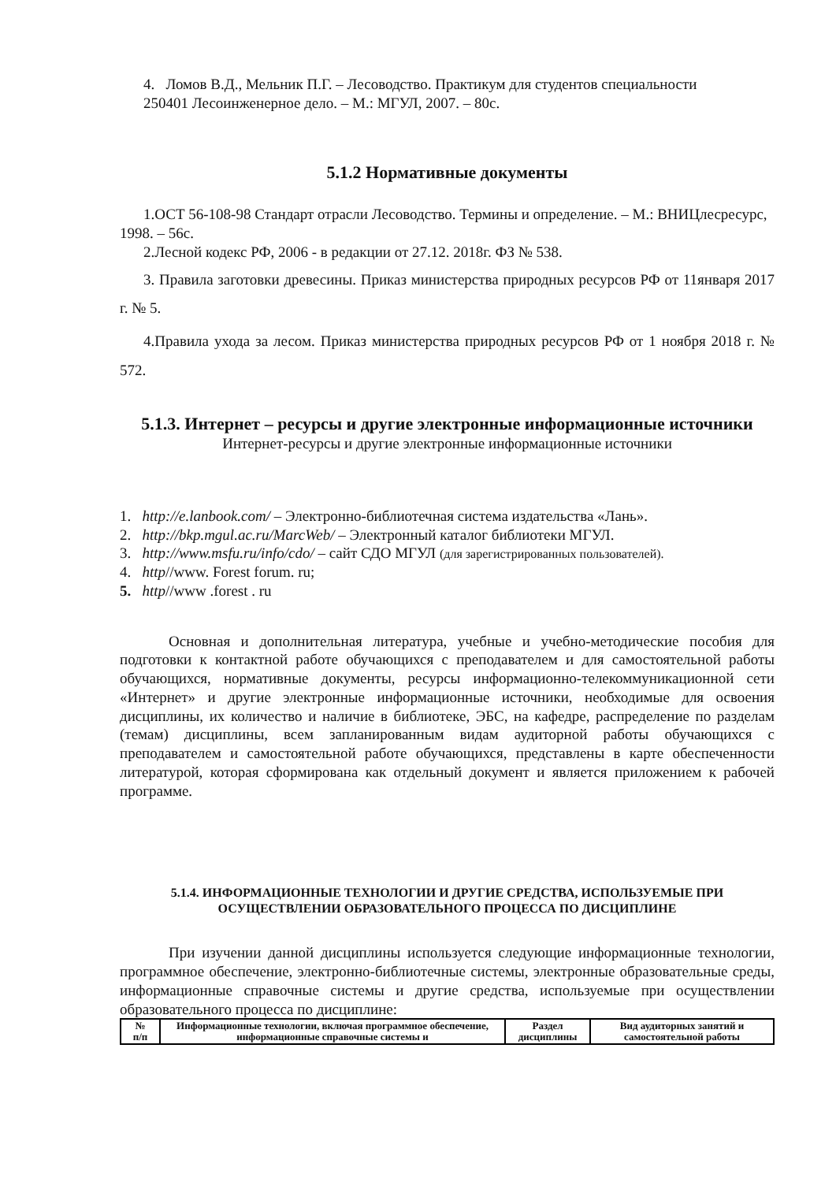4. Ломов В.Д., Мельник П.Г. – Лесоводство. Практикум для студентов специальности
250401 Лесоинженерное дело. – М.: МГУЛ, 2007. – 80с.
5.1.2 Нормативные документы
1.ОСТ 56-108-98 Стандарт отрасли Лесоводство. Термины и определение. – М.: ВНИЦлесресурс, 1998. – 56с.
2.Лесной кодекс РФ, 2006 - в редакции от 27.12. 2018г. ФЗ № 538.
3. Правила заготовки древесины. Приказ министерства природных ресурсов РФ от 11января 2017 г. № 5.
4.Правила ухода за лесом. Приказ министерства природных ресурсов РФ от 1 ноября 2018 г. № 572.
5.1.3. Интернет – ресурсы и другие электронные информационные источники
Интернет-ресурсы и другие электронные информационные источники
1. http://e.lanbook.com/ – Электронно-библиотечная система издательства «Лань».
2. http://bkp.mgul.ac.ru/MarcWeb/ – Электронный каталог библиотеки МГУЛ.
3. http://www.msfu.ru/info/cdo/ – сайт СДО МГУЛ (для зарегистрированных пользователей).
4. http//www. Forest forum. ru;
5. http//www .forest . ru
Основная и дополнительная литература, учебные и учебно-методические пособия для подготовки к контактной работе обучающихся с преподавателем и для самостоятельной работы обучающихся, нормативные документы, ресурсы информационно-телекоммуникационной сети «Интернет» и другие электронные информационные источники, необходимые для освоения дисциплины, их количество и наличие в библиотеке, ЭБС, на кафедре, распределение по разделам (темам) дисциплины, всем запланированным видам аудиторной работы обучающихся с преподавателем и самостоятельной работе обучающихся, представлены в карте обеспеченности литературой, которая сформирована как отдельный документ и является приложением к рабочей программе.
5.1.4. ИНФОРМАЦИОННЫЕ ТЕХНОЛОГИИ И ДРУГИЕ СРЕДСТВА, ИСПОЛЬЗУЕМЫЕ ПРИ ОСУЩЕСТВЛЕНИИ ОБРАЗОВАТЕЛЬНОГО ПРОЦЕССА ПО ДИСЦИПЛИНЕ
При изучении данной дисциплины используется следующие информационные технологии, программное обеспечение, электронно-библиотечные системы, электронные образовательные среды, информационные справочные системы и другие средства, используемые при осуществлении образовательного процесса по дисциплине:
| № п/п | Информационные технологии, включая программное обеспечение, информационные справочные системы и | Раздел дисциплины | Вид аудиторных занятий и самостоятельной работы |
| --- | --- | --- | --- |